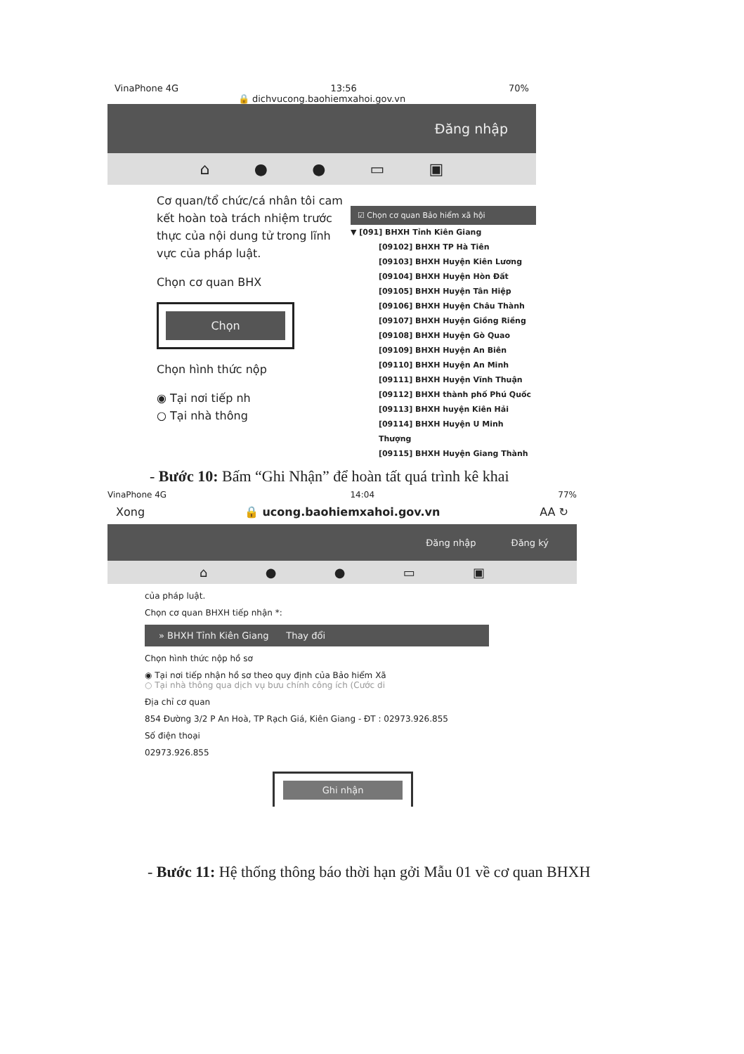VinaPhone 4G 13:56 70%
🔒 dichvucong.baohiemxahoi.gov.vn
Đăng nhập
⌂ ● ● ▭ ▣
Cơ quan/tổ chức/cá nhân tôi cam kết hoàn toà trách nhiệm trước thực của nội dung tử trong lĩnh vực của pháp luật.
Chọn cơ quan BHX
Chọn
Chọn hình thức nộp
◉ Tại nơi tiếp nh
○ Tại nhà thông
☑ Chọn cơ quan Bảo hiểm xã hội
▼ [091] BHXH Tỉnh Kiên Giang
[09102] BHXH TP Hà Tiên
[09103] BHXH Huyện Kiên Lương
[09104] BHXH Huyện Hòn Đất
[09105] BHXH Huyện Tân Hiệp
[09106] BHXH Huyện Châu Thành
[09107] BHXH Huyện Giồng Riềng
[09108] BHXH Huyện Gò Quao
[09109] BHXH Huyện An Biên
[09110] BHXH Huyện An Minh
[09111] BHXH Huyện Vĩnh Thuận
[09112] BHXH thành phố Phú Quốc
[09113] BHXH huyện Kiên Hải
[09114] BHXH Huyện U Minh Thượng
[09115] BHXH Huyện Giang Thành
- Bước 10: Bấm “Ghi Nhận” để hoàn tất quá trình kê khai
VinaPhone 4G 14:04 77%
Xong 🔒 ucong.baohiemxahoi.gov.vn AA ↻
Đăng nhập Đăng ký
⌂ ● ● ▭ ▣
của pháp luật.
Chọn cơ quan BHXH tiếp nhận *:
» BHXH Tỉnh Kiên Giang Thay đổi
Chọn hình thức nộp hồ sơ
◉ Tại nơi tiếp nhận hồ sơ theo quy định của Bảo hiểm Xã
○ Tại nhà thông qua dịch vụ bưu chính công ích (Cước di
Địa chỉ cơ quan
854 Đường 3/2 P An Hoà, TP Rạch Giá, Kiên Giang - ĐT : 02973.926.855
Số điện thoại
02973.926.855
Ghi nhận
- Bước 11: Hệ thống thông báo thời hạn gởi Mẫu 01 về cơ quan BHXH